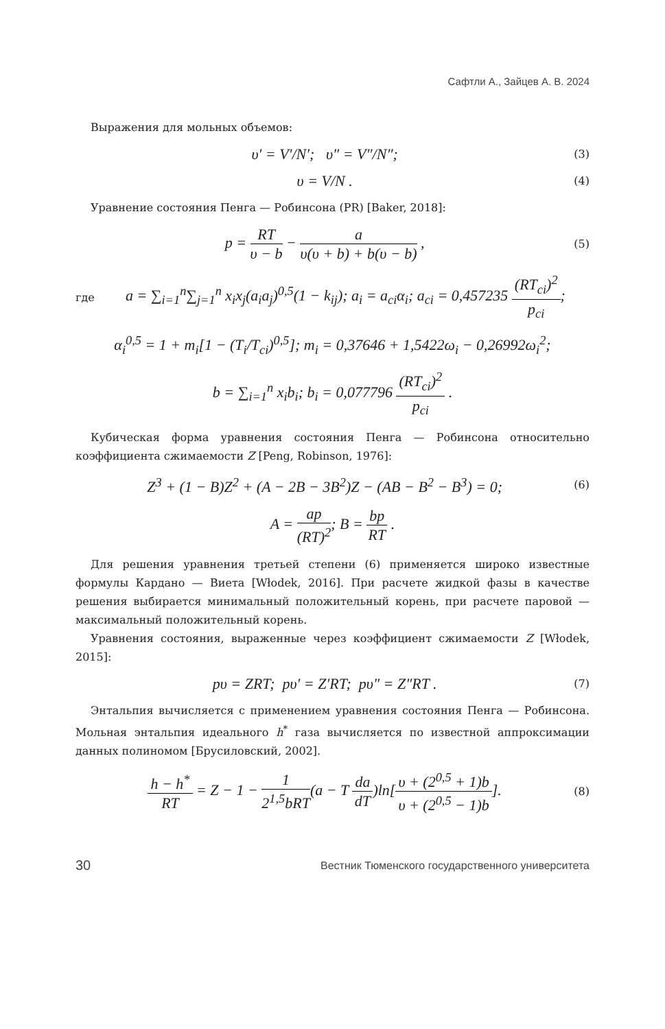Сафтли А., Зайцев А. В. 2024
Выражения для мольных объемов:
υ′ = V′/N′; υ″ = V″/N″;
(3)
υ = V/N .
(4)
Уравнение состояния Пенга — Робинсона (PR) [Baker, 2018]:
p = RT υ − b − a υ(υ + b) + b(υ − b) ,
(5)
где
a = ∑<sub>i=1</sub><sup>n</sup>∑<sub>j=1</sub><sup>n</sup> x<sub>i</sub>x<sub>j</sub>(a<sub>i</sub>a<sub>j</sub>)<sup>0,5</sup>(1 − k<sub>ij</sub>); a<sub>i</sub> = a<sub>ci</sub>α<sub>i</sub>; a<sub>ci</sub> = 0,457235 (RT<sub>ci</sub>)<sup>2</sup> p<sub>ci</sub>;
α<sub>i</sub><sup>0,5</sup> = 1 + m<sub>i</sub>[1 − (T<sub>i</sub>/T<sub>ci</sub>)<sup>0,5</sup>]; m<sub>i</sub> = 0,37646 + 1,5422ω<sub>i</sub> − 0,26992ω<sub>i</sub><sup>2</sup>;
b = ∑<sub>i=1</sub><sup>n</sup> x<sub>i</sub>b<sub>i</sub>; b<sub>i</sub> = 0,077796 (RT<sub>ci</sub>)<sup>2</sup> p<sub>ci</sub> .
Кубическая форма уравнения состояния Пенга — Робинсона относительно коэффициента сжимаемости Z [Peng, Robinson, 1976]:
Z<sup>3</sup> + (1 − B)Z<sup>2</sup> + (A − 2B − 3B<sup>2</sup>)Z − (AB − B<sup>2</sup> − B<sup>3</sup>) = 0;
(6)
A = ap (RT)<sup>2</sup>; B = bp RT .
Для решения уравнения третьей степени (6) применяется широко известные формулы Кардано — Виета [Włodek, 2016]. При расчете жидкой фазы в качестве решения выбирается минимальный положительный корень, при расчете паровой — максимальный положительный корень.
Уравнения состояния, выраженные через коэффициент сжимаемости Z [Włodek, 2015]:
pυ = ZRT; pυ′ = Z′RT; pυ″ = Z″RT .
(7)
Энтальпия вычисляется с применением уравнения состояния Пенга — Робинсона. Мольная энтальпия идеального h<sup>*</sup> газа вычисляется по известной аппроксимации данных полиномом [Брусиловский, 2002].
h − h<sup>*</sup> RT = Z − 1 − 1 2<sup>1,5</sup>bRT(a − T da dT)ln[υ + (2<sup>0,5</sup> + 1)b υ + (2<sup>0,5</sup> − 1)b].
(8)
30 Вестник Тюменского государственного университета